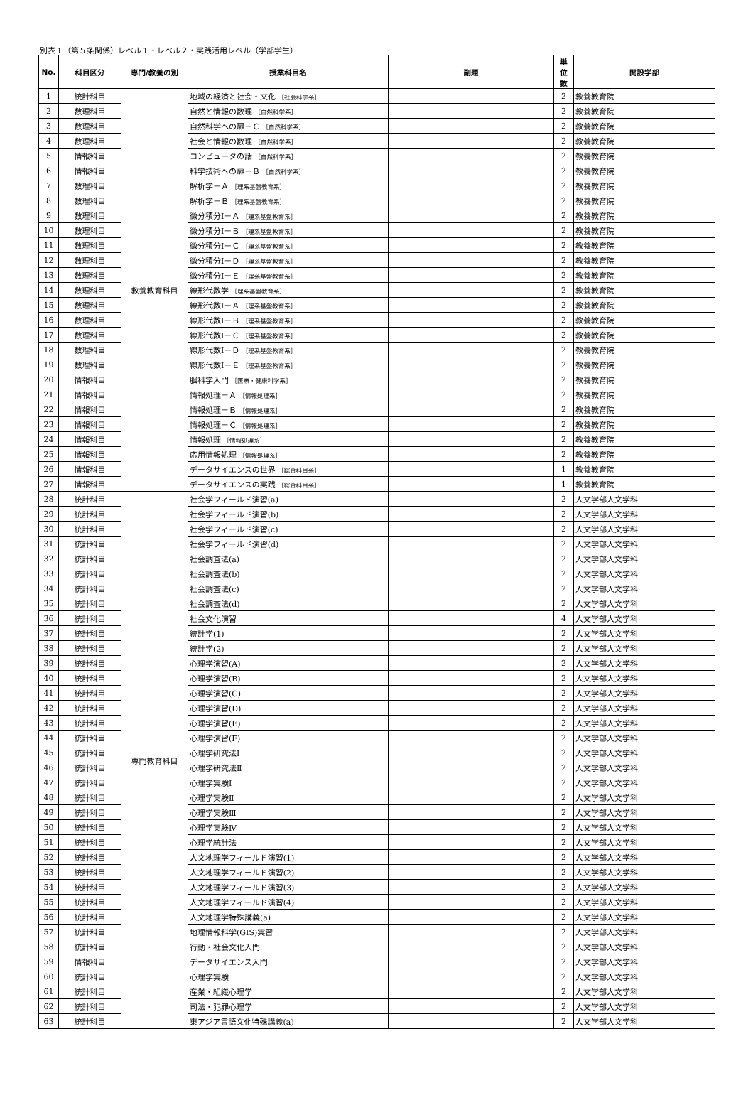別表１（第５条関係）レベル１・レベル２・実践活用レベル（学部学生）
| No. | 科目区分 | 専門/教養の別 | 授業科目名 | 副題 | 単 位 数 | 開設学部 |
| --- | --- | --- | --- | --- | --- | --- |
| 1 | 統計科目 | 教養教育科目 | 地域の経済と社会・文化 ［社会科学系］ | | 2 | 教養教育院 |
| 2 | 数理科目 | | 自然と情報の数理 ［自然科学系］ | | 2 | 教養教育院 |
| 3 | 数理科目 | | 自然科学への扉－Ｃ ［自然科学系］ | | 2 | 教養教育院 |
| 4 | 数理科目 | | 社会と情報の数理 ［自然科学系］ | | 2 | 教養教育院 |
| 5 | 情報科目 | | コンピュータの話 ［自然科学系］ | | 2 | 教養教育院 |
| 6 | 情報科目 | | 科学技術への扉－Ｂ ［自然科学系］ | | 2 | 教養教育院 |
| 7 | 数理科目 | | 解析学－Ａ ［理系基盤教育系］ | | 2 | 教養教育院 |
| 8 | 数理科目 | | 解析学－Ｂ ［理系基盤教育系］ | | 2 | 教養教育院 |
| 9 | 数理科目 | | 微分積分Ⅰ－Ａ ［理系基盤教育系］ | | 2 | 教養教育院 |
| 10 | 数理科目 | | 微分積分Ⅰ－Ｂ ［理系基盤教育系］ | | 2 | 教養教育院 |
| 11 | 数理科目 | | 微分積分Ⅰ－Ｃ ［理系基盤教育系］ | | 2 | 教養教育院 |
| 12 | 数理科目 | | 微分積分Ⅰ－Ｄ ［理系基盤教育系］ | | 2 | 教養教育院 |
| 13 | 数理科目 | | 微分積分Ⅰ－Ｅ ［理系基盤教育系］ | | 2 | 教養教育院 |
| 14 | 数理科目 | | 線形代数学 ［理系基盤教育系］ | | 2 | 教養教育院 |
| 15 | 数理科目 | | 線形代数Ⅰ－Ａ ［理系基盤教育系］ | | 2 | 教養教育院 |
| 16 | 数理科目 | | 線形代数Ⅰ－Ｂ ［理系基盤教育系］ | | 2 | 教養教育院 |
| 17 | 数理科目 | | 線形代数Ⅰ－Ｃ ［理系基盤教育系］ | | 2 | 教養教育院 |
| 18 | 数理科目 | | 線形代数Ⅰ－Ｄ ［理系基盤教育系］ | | 2 | 教養教育院 |
| 19 | 数理科目 | | 線形代数Ⅰ－Ｅ ［理系基盤教育系］ | | 2 | 教養教育院 |
| 20 | 情報科目 | | 脳科学入門 ［医療・健康科学系］ | | 2 | 教養教育院 |
| 21 | 情報科目 | | 情報処理－Ａ ［情報処理系］ | | 2 | 教養教育院 |
| 22 | 情報科目 | | 情報処理－Ｂ ［情報処理系］ | | 2 | 教養教育院 |
| 23 | 情報科目 | | 情報処理－Ｃ ［情報処理系］ | | 2 | 教養教育院 |
| 24 | 情報科目 | | 情報処理 ［情報処理系］ | | 2 | 教養教育院 |
| 25 | 情報科目 | | 応用情報処理 ［情報処理系］ | | 2 | 教養教育院 |
| 26 | 情報科目 | | データサイエンスの世界 ［総合科目系］ | | 1 | 教養教育院 |
| 27 | 情報科目 | | データサイエンスの実践 ［総合科目系］ | | 1 | 教養教育院 |
| 28 | 統計科目 | 専門教育科目 | 社会学フィールド演習(a) | | 2 | 人文学部人文学科 |
| 29 | 統計科目 | | 社会学フィールド演習(b) | | 2 | 人文学部人文学科 |
| 30 | 統計科目 | | 社会学フィールド演習(c) | | 2 | 人文学部人文学科 |
| 31 | 統計科目 | | 社会学フィールド演習(d) | | 2 | 人文学部人文学科 |
| 32 | 統計科目 | | 社会調査法(a) | | 2 | 人文学部人文学科 |
| 33 | 統計科目 | | 社会調査法(b) | | 2 | 人文学部人文学科 |
| 34 | 統計科目 | | 社会調査法(c) | | 2 | 人文学部人文学科 |
| 35 | 統計科目 | | 社会調査法(d) | | 2 | 人文学部人文学科 |
| 36 | 統計科目 | | 社会文化演習 | | 4 | 人文学部人文学科 |
| 37 | 統計科目 | | 統計学(1) | | 2 | 人文学部人文学科 |
| 38 | 統計科目 | | 統計学(2) | | 2 | 人文学部人文学科 |
| 39 | 統計科目 | | 心理学演習(A) | | 2 | 人文学部人文学科 |
| 40 | 統計科目 | | 心理学演習(B) | | 2 | 人文学部人文学科 |
| 41 | 統計科目 | | 心理学演習(C) | | 2 | 人文学部人文学科 |
| 42 | 統計科目 | | 心理学演習(D) | | 2 | 人文学部人文学科 |
| 43 | 統計科目 | | 心理学演習(E) | | 2 | 人文学部人文学科 |
| 44 | 統計科目 | | 心理学演習(F) | | 2 | 人文学部人文学科 |
| 45 | 統計科目 | | 心理学研究法Ⅰ | | 2 | 人文学部人文学科 |
| 46 | 統計科目 | | 心理学研究法Ⅱ | | 2 | 人文学部人文学科 |
| 47 | 統計科目 | | 心理学実験Ⅰ | | 2 | 人文学部人文学科 |
| 48 | 統計科目 | | 心理学実験Ⅱ | | 2 | 人文学部人文学科 |
| 49 | 統計科目 | | 心理学実験Ⅲ | | 2 | 人文学部人文学科 |
| 50 | 統計科目 | | 心理学実験Ⅳ | | 2 | 人文学部人文学科 |
| 51 | 統計科目 | | 心理学統計法 | | 2 | 人文学部人文学科 |
| 52 | 統計科目 | | 人文地理学フィールド演習(1) | | 2 | 人文学部人文学科 |
| 53 | 統計科目 | | 人文地理学フィールド演習(2) | | 2 | 人文学部人文学科 |
| 54 | 統計科目 | | 人文地理学フィールド演習(3) | | 2 | 人文学部人文学科 |
| 55 | 統計科目 | | 人文地理学フィールド演習(4) | | 2 | 人文学部人文学科 |
| 56 | 統計科目 | | 人文地理学特殊講義(a) | | 2 | 人文学部人文学科 |
| 57 | 統計科目 | | 地理情報科学(GIS)実習 | | 2 | 人文学部人文学科 |
| 58 | 統計科目 | | 行動・社会文化入門 | | 2 | 人文学部人文学科 |
| 59 | 情報科目 | | データサイエンス入門 | | 2 | 人文学部人文学科 |
| 60 | 統計科目 | | 心理学実験 | | 2 | 人文学部人文学科 |
| 61 | 統計科目 | | 産業・組織心理学 | | 2 | 人文学部人文学科 |
| 62 | 統計科目 | | 司法・犯罪心理学 | | 2 | 人文学部人文学科 |
| 63 | 統計科目 | | 東アジア言語文化特殊講義(a) | | 2 | 人文学部人文学科 |